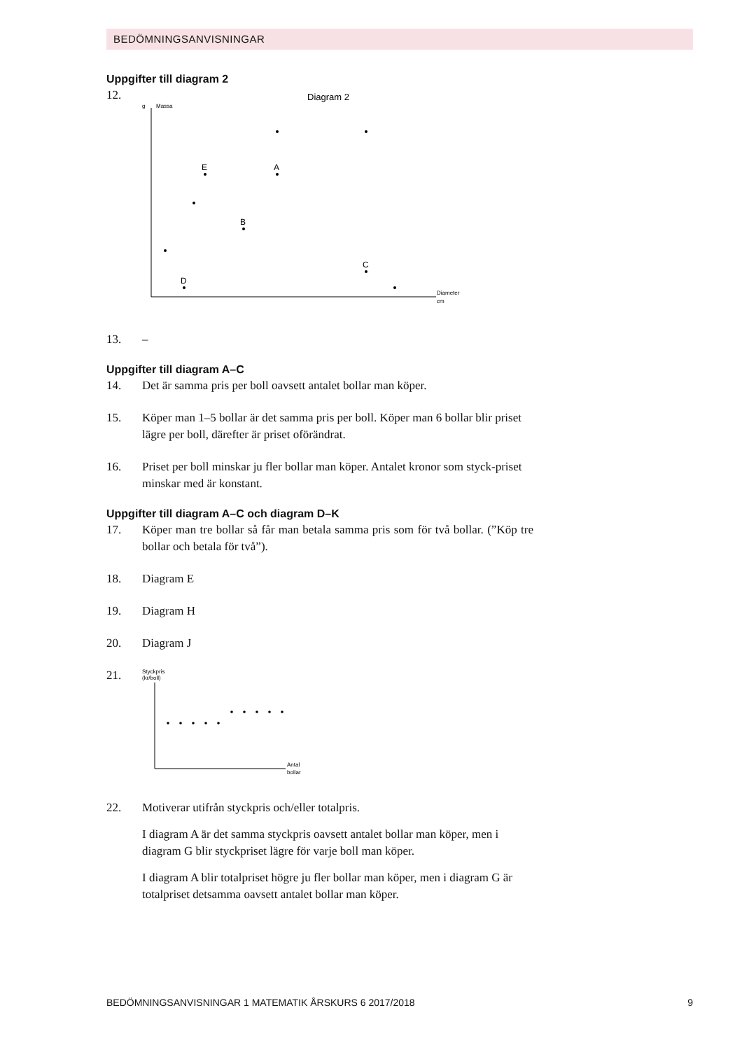BEDÖMNINGSANVISNINGAR
Uppgifter till diagram 2
12.
Diagram 2
g
Massa
Diameter
cm
E
A
B
C
D
13. –
Uppgifter till diagram A–C
14. Det är samma pris per boll oavsett antalet bollar man köper.
15. Köper man 1–5 bollar är det samma pris per boll. Köper man 6 bollar blir priset lägre per boll, därefter är priset oförändrat.
16. Priset per boll minskar ju fler bollar man köper. Antalet kronor som styck-priset minskar med är konstant.
Uppgifter till diagram A–C och diagram D–K
17. Köper man tre bollar så får man betala samma pris som för två bollar. (”Köp tre bollar och betala för två”).
18. Diagram E
19. Diagram H
20. Diagram J
21.
Styckpris
(kr/boll)
Antal
bollar
22. Motiverar utifrån styckpris och/eller totalpris.
I diagram A är det samma styckpris oavsett antalet bollar man köper, men i diagram G blir styckpriset lägre för varje boll man köper.
I diagram A blir totalpriset högre ju fler bollar man köper, men i diagram G är totalpriset detsamma oavsett antalet bollar man köper.
BEDÖMNINGSANVISNINGAR 1 MATEMATIK ÅRSKURS 6 2017/2018 9